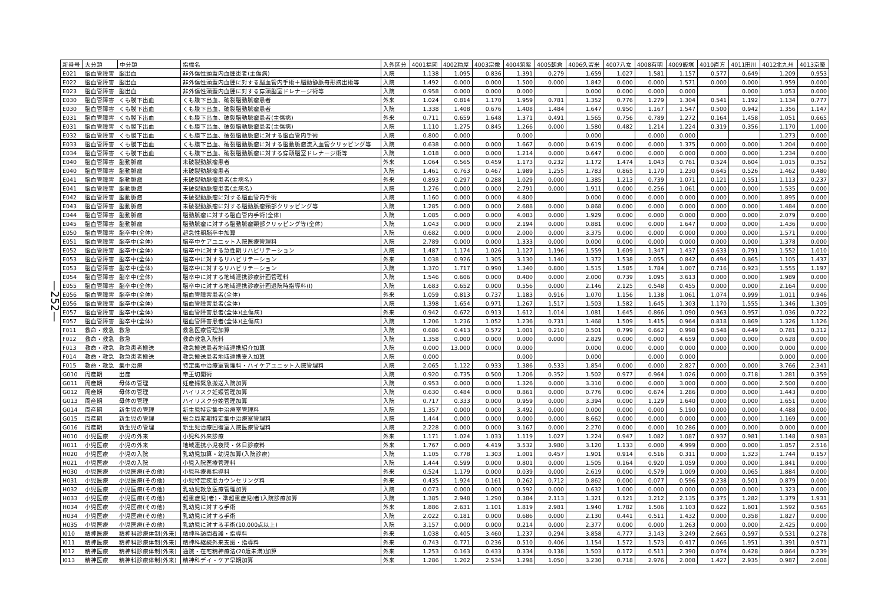—252—
| 新番号 | 大分類 | 中分類 | 指標名 | 入外区分 | 4001福岡 | 4002粕屋 | 4003宗像 | 4004筑紫 | 4005朝倉 | 4006久留米 | 4007八女 | 4008有明 | 4009飯塚 | 4010直方 | 4011田川 | 4012北九州 | 4013京築 |
| --- | --- | --- | --- | --- | --- | --- | --- | --- | --- | --- | --- | --- | --- | --- | --- | --- | --- |
| E021 | 脳血管障害 | 脳出血 | 非外傷性頭蓋内血腫患者(主傷病) | 入院 | 1.138 | 1.095 | 0.836 | 1.391 | 0.279 | 1.659 | 1.027 | 1.581 | 1.157 | 0.577 | 0.649 | 1.209 | 0.953 |
| E022 | 脳血管障害 | 脳出血 | 非外傷性頭蓋内血腫に対する脳血管内手術＋脳動静脈奇形摘出術等 | 入院 | 1.492 | 0.000 | 0.000 | 1.500 | 0.000 | 1.842 | 0.000 | 0.000 | 1.571 | 0.000 | 0.000 | 1.959 | 0.000 |
| E023 | 脳血管障害 | 脳出血 | 非外傷性頭蓋内血腫に対する穿頭脳室ドレナージ術等 | 入院 | 0.958 | 0.000 | 0.000 | 0.000 | | 0.000 | 0.000 | 0.000 | 0.000 | | 0.000 | 1.053 | 0.000 |
| E030 | 脳血管障害 | くも膜下出血 | くも膜下出血、破裂脳動脈瘤患者 | 外来 | 1.024 | 0.814 | 1.170 | 1.959 | 0.781 | 1.352 | 0.776 | 1.279 | 1.304 | 0.541 | 1.192 | 1.134 | 0.777 |
| E030 | 脳血管障害 | くも膜下出血 | くも膜下出血、破裂脳動脈瘤患者 | 入院 | 1.338 | 1.408 | 0.676 | 1.408 | 1.484 | 1.647 | 0.950 | 1.167 | 1.547 | 0.500 | 0.942 | 1.356 | 1.147 |
| E031 | 脳血管障害 | くも膜下出血 | くも膜下出血、破裂脳動脈瘤患者(主傷病) | 外来 | 0.711 | 0.659 | 1.648 | 1.371 | 0.491 | 1.565 | 0.756 | 0.789 | 1.272 | 0.164 | 1.458 | 1.051 | 0.665 |
| E031 | 脳血管障害 | くも膜下出血 | くも膜下出血、破裂脳動脈瘤患者(主傷病) | 入院 | 1.110 | 1.275 | 0.845 | 1.266 | 0.000 | 1.580 | 0.482 | 1.214 | 1.224 | 0.319 | 0.356 | 1.170 | 1.000 |
| E032 | 脳血管障害 | くも膜下出血 | くも膜下出血、破裂脳動脈瘤に対する脳血管内手術 | 入院 | 0.800 | 0.000 | | 0.000 | | 0.000 | | 0.000 | 0.000 | | | 1.273 | 0.000 |
| E033 | 脳血管障害 | くも膜下出血 | くも膜下出血、破裂脳動脈瘤に対する脳動脈瘤流入血管クリッピング等 | 入院 | 0.638 | 0.000 | 0.000 | 1.667 | 0.000 | 0.619 | 0.000 | 0.000 | 1.375 | 0.000 | 0.000 | 1.204 | 0.000 |
| E034 | 脳血管障害 | くも膜下出血 | くも膜下出血、破裂脳動脈瘤に対する穿頭脳室ドレナージ術等 | 入院 | 1.018 | 0.000 | 0.000 | 1.214 | 0.000 | 0.647 | 0.000 | 0.000 | 0.000 | 0.000 | 0.000 | 1.234 | 0.000 |
| E040 | 脳血管障害 | 脳動脈瘤 | 未破裂動脈瘤患者 | 外来 | 1.064 | 0.565 | 0.459 | 1.173 | 0.232 | 1.172 | 1.474 | 1.043 | 0.761 | 0.524 | 0.604 | 1.015 | 0.352 |
| E040 | 脳血管障害 | 脳動脈瘤 | 未破裂動脈瘤患者 | 入院 | 1.461 | 0.763 | 0.467 | 1.989 | 1.255 | 1.783 | 0.865 | 1.170 | 1.230 | 0.645 | 0.526 | 1.462 | 0.480 |
| E041 | 脳血管障害 | 脳動脈瘤 | 未破裂動脈瘤患者(主病名) | 外来 | 0.893 | 0.297 | 0.288 | 1.029 | 0.000 | 1.385 | 1.213 | 0.739 | 1.071 | 0.121 | 0.551 | 1.113 | 0.237 |
| E041 | 脳血管障害 | 脳動脈瘤 | 未破裂動脈瘤患者(主病名) | 入院 | 1.276 | 0.000 | 0.000 | 2.791 | 0.000 | 1.911 | 0.000 | 0.256 | 1.061 | 0.000 | 0.000 | 1.535 | 0.000 |
| E042 | 脳血管障害 | 脳動脈瘤 | 未破裂動脈瘤に対する脳血管内手術 | 入院 | 1.160 | 0.000 | 0.000 | 4.800 | | 0.000 | 0.000 | 0.000 | 0.000 | 0.000 | 0.000 | 1.895 | 0.000 |
| E043 | 脳血管障害 | 脳動脈瘤 | 未破裂動脈瘤に対する脳動脈瘤頸部クリッピング等 | 入院 | 1.285 | 0.000 | 0.000 | 2.688 | 0.000 | 0.868 | 0.000 | 0.000 | 0.000 | 0.000 | 0.000 | 1.484 | 0.000 |
| E044 | 脳血管障害 | 脳動脈瘤 | 脳動脈瘤に対する脳血管内手術(全体) | 入院 | 1.085 | 0.000 | 0.000 | 4.083 | 0.000 | 1.929 | 0.000 | 0.000 | 0.000 | 0.000 | 0.000 | 2.079 | 0.000 |
| E045 | 脳血管障害 | 脳動脈瘤 | 脳動脈瘤に対する脳動脈瘤頸部クリッピング等(全体) | 入院 | 1.043 | 0.000 | 0.000 | 2.194 | 0.000 | 0.881 | 0.000 | 0.000 | 1.647 | 0.000 | 0.000 | 1.436 | 0.000 |
| E050 | 脳血管障害 | 脳卒中(全体) | 超急性期脳卒中加算 | 入院 | 0.682 | 0.000 | 0.000 | 2.000 | 0.000 | 3.375 | 0.000 | 0.000 | 0.000 | 0.000 | 0.000 | 1.571 | 0.000 |
| E051 | 脳血管障害 | 脳卒中(全体) | 脳卒中ケアユニット入院医療管理料 | 入院 | 2.789 | 0.000 | 0.000 | 1.333 | 0.000 | 0.000 | 0.000 | 0.000 | 0.000 | 0.000 | 0.000 | 1.378 | 0.000 |
| E052 | 脳血管障害 | 脳卒中(全体) | 脳卒中に対する急性期リハビリテーション | 入院 | 1.487 | 1.174 | 1.026 | 1.127 | 1.196 | 1.559 | 1.609 | 1.347 | 1.437 | 0.633 | 0.791 | 1.552 | 1.010 |
| E053 | 脳血管障害 | 脳卒中(全体) | 脳卒中に対するリハビリテーション | 外来 | 1.038 | 0.926 | 1.305 | 3.130 | 1.140 | 1.372 | 1.538 | 2.055 | 0.842 | 0.494 | 0.865 | 1.105 | 1.437 |
| E053 | 脳血管障害 | 脳卒中(全体) | 脳卒中に対するリハビリテーション | 入院 | 1.370 | 1.717 | 0.990 | 1.340 | 0.800 | 1.515 | 1.585 | 1.784 | 1.007 | 0.716 | 0.923 | 1.555 | 1.197 |
| E054 | 脳血管障害 | 脳卒中(全体) | 脳卒中に対する地域連携診療計画管理料 | 入院 | 1.546 | 0.606 | 0.000 | 0.400 | 0.000 | 2.000 | 0.739 | 1.095 | 3.613 | 0.000 | 0.000 | 1.989 | 0.000 |
| E055 | 脳血管障害 | 脳卒中(全体) | 脳卒中に対する地域連携診療計画退院時指導料(Ⅰ) | 入院 | 1.683 | 0.652 | 0.000 | 0.556 | 0.000 | 2.146 | 2.125 | 0.548 | 0.455 | 0.000 | 0.000 | 2.164 | 0.000 |
| E056 | 脳血管障害 | 脳卒中(全体) | 脳血管障害患者(全体) | 外来 | 1.059 | 0.813 | 0.737 | 1.183 | 0.916 | 1.070 | 1.156 | 1.138 | 1.061 | 1.074 | 0.999 | 1.011 | 0.946 |
| E056 | 脳血管障害 | 脳卒中(全体) | 脳血管障害患者(全体) | 入院 | 1.398 | 1.654 | 0.971 | 1.267 | 1.517 | 1.503 | 1.582 | 1.645 | 1.303 | 1.170 | 1.555 | 1.346 | 1.309 |
| E057 | 脳血管障害 | 脳卒中(全体) | 脳血管障害患者(全体)(主傷病) | 外来 | 0.942 | 0.672 | 0.913 | 1.612 | 1.014 | 1.081 | 1.645 | 0.866 | 1.090 | 0.963 | 0.957 | 1.036 | 0.722 |
| E057 | 脳血管障害 | 脳卒中(全体) | 脳血管障害患者(全体)(主傷病) | 入院 | 1.206 | 1.236 | 1.052 | 1.236 | 0.731 | 1.468 | 1.509 | 1.415 | 0.964 | 0.818 | 0.869 | 1.326 | 1.126 |
| F011 | 救命・救急 | 救急 | 救急医療管理加算 | 入院 | 0.686 | 0.413 | 0.572 | 1.001 | 0.210 | 0.501 | 0.799 | 0.662 | 0.998 | 0.548 | 0.449 | 0.781 | 0.312 |
| F012 | 救命・救急 | 救急 | 救命救急入院料 | 入院 | 1.358 | 0.000 | 0.000 | 0.000 | 0.000 | 2.829 | 0.000 | 0.000 | 4.659 | 0.000 | 0.000 | 0.628 | 0.000 |
| F013 | 救命・救急 | 救急患者搬送 | 救急搬送患者地域連携紹介加算 | 入院 | 0.000 | 13.000 | 0.000 | 0.000 | | 0.000 | 0.000 | 0.000 | 0.000 | 0.000 | 0.000 | 0.000 | 0.000 |
| F014 | 救命・救急 | 救急患者搬送 | 救急搬送患者地域連携受入加算 | 入院 | 0.000 | | | 0.000 | | 0.000 | | 0.000 | 0.000 | | | 0.000 | 0.000 |
| F015 | 救命・救急 | 集中治療 | 特定集中治療室管理料・ハイケアユニット入院管理料 | 入院 | 2.065 | 1.122 | 0.933 | 1.386 | 0.533 | 1.854 | 0.000 | 0.000 | 2.827 | 0.000 | 0.000 | 3.766 | 2.341 |
| G010 | 周産期 | 出産 | 帝王切開術 | 入院 | 0.920 | 0.735 | 0.500 | 1.206 | 0.352 | 1.502 | 0.977 | 0.964 | 1.026 | 0.000 | 0.718 | 1.281 | 0.359 |
| G011 | 周産期 | 母体の管理 | 妊産婦緊急搬送入院加算 | 入院 | 0.953 | 0.000 | 0.000 | 1.326 | 0.000 | 3.310 | 0.000 | 0.000 | 3.000 | 0.000 | 0.000 | 2.500 | 0.000 |
| G012 | 周産期 | 母体の管理 | ハイリスク妊娠管理加算 | 入院 | 0.630 | 0.484 | 0.000 | 0.861 | 0.000 | 0.776 | 0.000 | 0.674 | 1.286 | 0.000 | 0.000 | 1.443 | 0.000 |
| G013 | 周産期 | 母体の管理 | ハイリスク分娩管理加算 | 入院 | 0.717 | 0.333 | 0.000 | 0.959 | 0.000 | 3.394 | 0.000 | 1.129 | 1.640 | 0.000 | 0.000 | 1.651 | 0.000 |
| G014 | 周産期 | 新生児の管理 | 新生児特定集中治療室管理料 | 入院 | 1.357 | 0.000 | 0.000 | 3.492 | 0.000 | 0.000 | 0.000 | 0.000 | 5.190 | 0.000 | 0.000 | 4.488 | 0.000 |
| G015 | 周産期 | 新生児の管理 | 総合周産期特定集中治療室管理料 | 入院 | 1.444 | 0.000 | 0.000 | 0.000 | 0.000 | 8.662 | 0.000 | 0.000 | 0.000 | 0.000 | 0.000 | 1.169 | 0.000 |
| G016 | 周産期 | 新生児の管理 | 新生児治療回復室入院医療管理料 | 入院 | 2.228 | 0.000 | 0.000 | 3.167 | 0.000 | 2.270 | 0.000 | 0.000 | 10.286 | 0.000 | 0.000 | 0.000 | 0.000 |
| H010 | 小児医療 | 小児の外来 | 小児科外来診療 | 外来 | 1.171 | 1.024 | 1.033 | 1.119 | 1.027 | 1.224 | 0.947 | 1.082 | 1.087 | 0.937 | 0.981 | 1.148 | 0.983 |
| H011 | 小児医療 | 小児の外来 | 地域連携小児夜間・休日診療料 | 外来 | 1.767 | 0.000 | 4.419 | 3.532 | 3.980 | 3.120 | 1.133 | 0.000 | 4.999 | 0.000 | 0.000 | 1.857 | 2.516 |
| H020 | 小児医療 | 小児の入院 | 乳幼児加算・幼児加算(入院診療) | 入院 | 1.105 | 0.778 | 1.303 | 1.001 | 0.457 | 1.901 | 0.914 | 0.516 | 0.311 | 0.000 | 1.323 | 1.744 | 0.157 |
| H021 | 小児医療 | 小児の入院 | 小児入院医療管理料 | 入院 | 1.444 | 0.599 | 0.000 | 0.801 | 0.000 | 1.505 | 0.164 | 0.920 | 1.059 | 0.000 | 0.000 | 1.841 | 0.000 |
| H030 | 小児医療 | 小児医療(その他) | 小児科療養指導料 | 外来 | 0.524 | 1.179 | 0.000 | 0.039 | 0.000 | 2.619 | 0.000 | 0.579 | 1.009 | 0.000 | 0.065 | 1.884 | 0.000 |
| H031 | 小児医療 | 小児医療(その他) | 小児特定疾患カウンセリング料 | 外来 | 0.435 | 1.924 | 0.161 | 0.262 | 0.712 | 0.862 | 0.000 | 0.077 | 0.596 | 0.238 | 0.501 | 0.879 | 0.000 |
| H032 | 小児医療 | 小児医療(その他) | 乳幼児救急医療管理加算 | 入院 | 0.073 | 0.000 | 0.000 | 0.592 | 0.000 | 0.632 | 1.000 | 0.000 | 0.000 | 0.000 | 0.000 | 1.323 | 0.000 |
| H033 | 小児医療 | 小児医療(その他) | 超重症児(者)・準超重症児(者)入院診療加算 | 入院 | 1.385 | 2.948 | 1.290 | 0.384 | 2.113 | 1.321 | 0.121 | 3.212 | 2.135 | 0.375 | 1.282 | 1.379 | 1.931 |
| H034 | 小児医療 | 小児医療(その他) | 乳幼児に対する手術 | 外来 | 1.886 | 2.631 | 1.101 | 1.819 | 2.981 | 1.940 | 1.782 | 1.506 | 1.103 | 0.622 | 1.601 | 1.592 | 0.565 |
| H034 | 小児医療 | 小児医療(その他) | 乳幼児に対する手術 | 入院 | 2.022 | 0.181 | 0.000 | 0.686 | 0.000 | 2.130 | 0.441 | 0.511 | 1.432 | 0.000 | 0.358 | 1.827 | 0.000 |
| H035 | 小児医療 | 小児医療(その他) | 乳幼児に対する手術(10,000点以上) | 入院 | 3.157 | 0.000 | 0.000 | 0.214 | 0.000 | 2.377 | 0.000 | 0.000 | 1.263 | 0.000 | 0.000 | 2.425 | 0.000 |
| I010 | 精神医療 | 精神科診療体制(外来) | 精神科訪問看護・指導料 | 外来 | 1.038 | 0.405 | 3.460 | 1.237 | 0.294 | 3.858 | 4.777 | 3.143 | 3.249 | 2.665 | 0.597 | 0.531 | 0.278 |
| I011 | 精神医療 | 精神科診療体制(外来) | 精神科継続外来支援・指導料 | 外来 | 0.743 | 0.771 | 0.236 | 0.510 | 0.406 | 1.154 | 1.572 | 1.573 | 0.417 | 0.066 | 1.951 | 1.391 | 0.971 |
| I012 | 精神医療 | 精神科診療体制(外来) | 通院・在宅精神療法(20歳未満)加算 | 外来 | 1.253 | 0.163 | 0.433 | 0.334 | 0.138 | 1.503 | 0.172 | 0.511 | 2.390 | 0.074 | 0.428 | 0.864 | 0.239 |
| I013 | 精神医療 | 精神科診療体制(外来) | 精神科デイ・ケア早期加算 | 外来 | 1.286 | 1.202 | 2.534 | 1.298 | 1.050 | 3.230 | 0.718 | 2.976 | 2.008 | 1.427 | 2.935 | 0.987 | 2.008 |